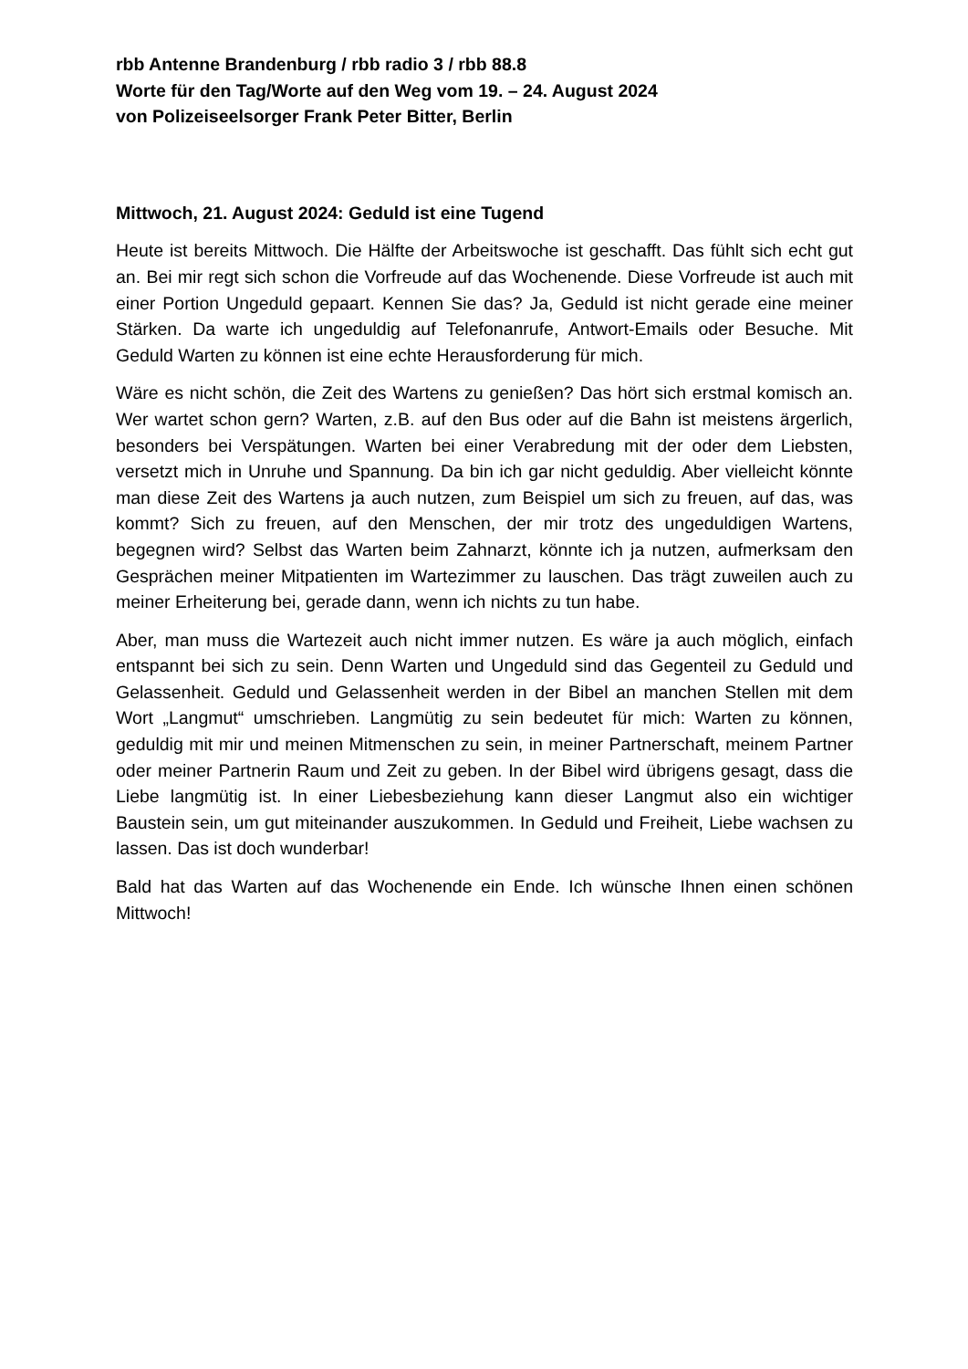rbb Antenne Brandenburg / rbb radio 3 / rbb 88.8
Worte für den Tag/Worte auf den Weg vom 19. – 24. August 2024
von Polizeiseelsorger Frank Peter Bitter, Berlin
Mittwoch, 21. August 2024: Geduld ist eine Tugend
Heute ist bereits Mittwoch. Die Hälfte der Arbeitswoche ist geschafft. Das fühlt sich echt gut an. Bei mir regt sich schon die Vorfreude auf das Wochenende. Diese Vorfreude ist auch mit einer Portion Ungeduld gepaart. Kennen Sie das? Ja, Geduld ist nicht gerade eine meiner Stärken. Da warte ich ungeduldig auf Telefonanrufe, Antwort-Emails oder Besuche. Mit Geduld Warten zu können ist eine echte Herausforderung für mich.
Wäre es nicht schön, die Zeit des Wartens zu genießen? Das hört sich erstmal komisch an. Wer wartet schon gern? Warten, z.B. auf den Bus oder auf die Bahn ist meistens ärgerlich, besonders bei Verspätungen. Warten bei einer Verabredung mit der oder dem Liebsten, versetzt mich in Unruhe und Spannung. Da bin ich gar nicht geduldig. Aber vielleicht könnte man diese Zeit des Wartens ja auch nutzen, zum Beispiel um sich zu freuen, auf das, was kommt? Sich zu freuen, auf den Menschen, der mir trotz des ungeduldigen Wartens, begegnen wird? Selbst das Warten beim Zahnarzt, könnte ich ja nutzen, aufmerksam den Gesprächen meiner Mitpatienten im Wartezimmer zu lauschen. Das trägt zuweilen auch zu meiner Erheiterung bei, gerade dann, wenn ich nichts zu tun habe.
Aber, man muss die Wartezeit auch nicht immer nutzen. Es wäre ja auch möglich, einfach entspannt bei sich zu sein. Denn Warten und Ungeduld sind das Gegenteil zu Geduld und Gelassenheit. Geduld und Gelassenheit werden in der Bibel an manchen Stellen mit dem Wort „Langmut“ umschrieben. Langmütig zu sein bedeutet für mich: Warten zu können, geduldig mit mir und meinen Mitmenschen zu sein, in meiner Partnerschaft, meinem Partner oder meiner Partnerin Raum und Zeit zu geben. In der Bibel wird übrigens gesagt, dass die Liebe langmütig ist. In einer Liebesbeziehung kann dieser Langmut also ein wichtiger Baustein sein, um gut miteinander auszukommen. In Geduld und Freiheit, Liebe wachsen zu lassen. Das ist doch wunderbar!
Bald hat das Warten auf das Wochenende ein Ende. Ich wünsche Ihnen einen schönen Mittwoch!